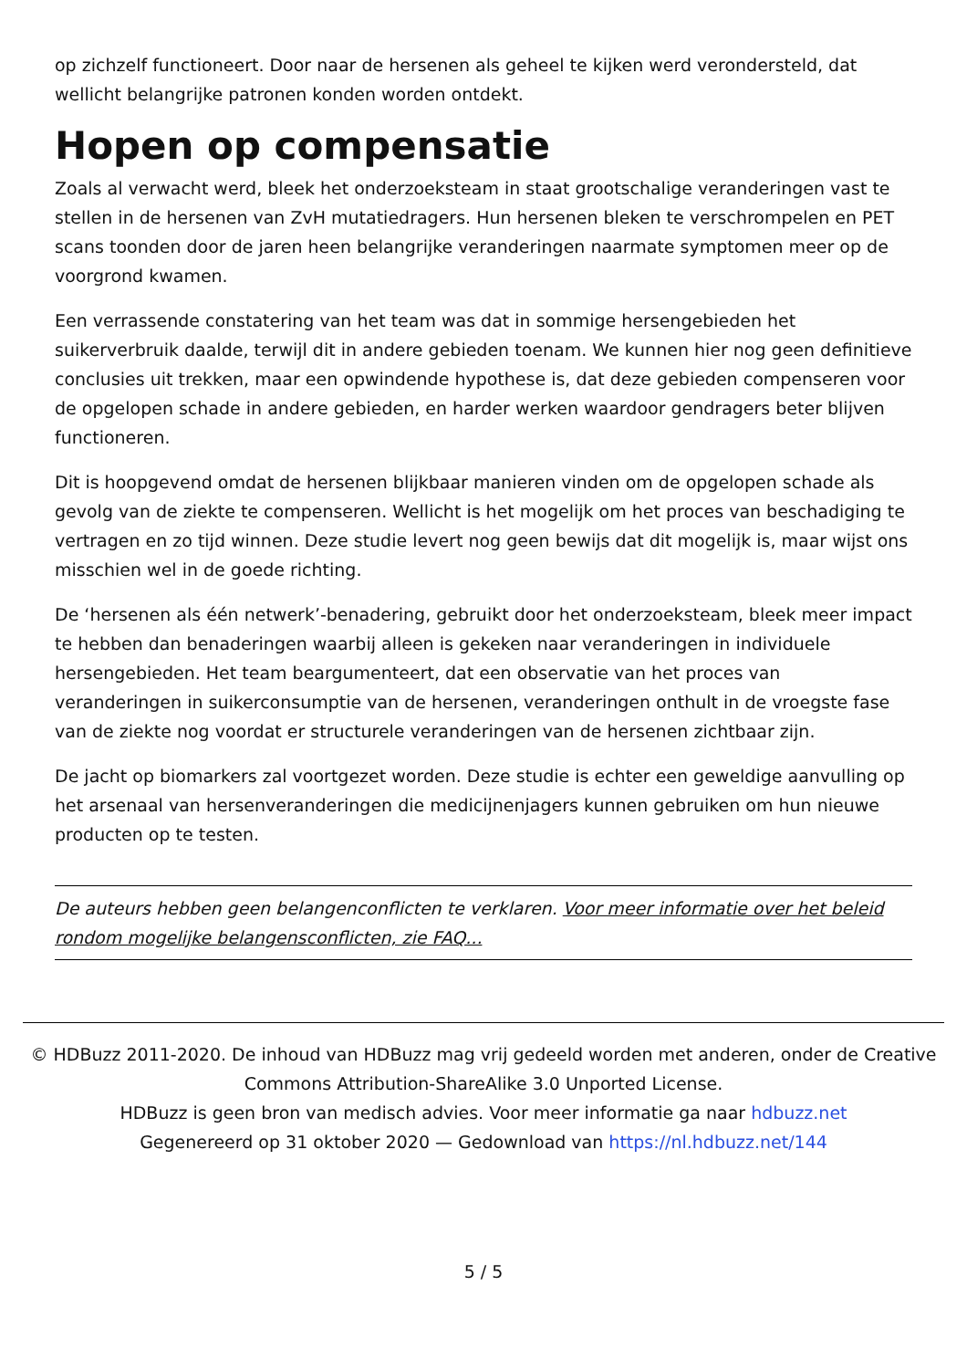op zichzelf functioneert. Door naar de hersenen als geheel te kijken werd verondersteld, dat wellicht belangrijke patronen konden worden ontdekt.
Hopen op compensatie
Zoals al verwacht werd, bleek het onderzoeksteam in staat grootschalige veranderingen vast te stellen in de hersenen van ZvH mutatiedragers. Hun hersenen bleken te verschrompelen en PET scans toonden door de jaren heen belangrijke veranderingen naarmate symptomen meer op de voorgrond kwamen.
Een verrassende constatering van het team was dat in sommige hersengebieden het suikerverbruik daalde, terwijl dit in andere gebieden toenam. We kunnen hier nog geen definitieve conclusies uit trekken, maar een opwindende hypothese is, dat deze gebieden compenseren voor de opgelopen schade in andere gebieden, en harder werken waardoor gendragers beter blijven functioneren.
Dit is hoopgevend omdat de hersenen blijkbaar manieren vinden om de opgelopen schade als gevolg van de ziekte te compenseren. Wellicht is het mogelijk om het proces van beschadiging te vertragen en zo tijd winnen. Deze studie levert nog geen bewijs dat dit mogelijk is, maar wijst ons misschien wel in de goede richting.
De ‘hersenen als één netwerk’-benadering, gebruikt door het onderzoeksteam, bleek meer impact te hebben dan benaderingen waarbij alleen is gekeken naar veranderingen in individuele hersengebieden. Het team beargumenteert, dat een observatie van het proces van veranderingen in suikerconsumptie van de hersenen, veranderingen onthult in de vroegste fase van de ziekte nog voordat er structurele veranderingen van de hersenen zichtbaar zijn.
De jacht op biomarkers zal voortgezet worden. Deze studie is echter een geweldige aanvulling op het arsenaal van hersenveranderingen die medicijnenjagers kunnen gebruiken om hun nieuwe producten op te testen.
De auteurs hebben geen belangenconflicten te verklaren. Voor meer informatie over het beleid rondom mogelijke belangensconflicten, zie FAQ...
© HDBuzz 2011-2020. De inhoud van HDBuzz mag vrij gedeeld worden met anderen, onder de Creative Commons Attribution-ShareAlike 3.0 Unported License.
HDBuzz is geen bron van medisch advies. Voor meer informatie ga naar hdbuzz.net
Gegenereerd op 31 oktober 2020 — Gedownload van https://nl.hdbuzz.net/144
5 / 5